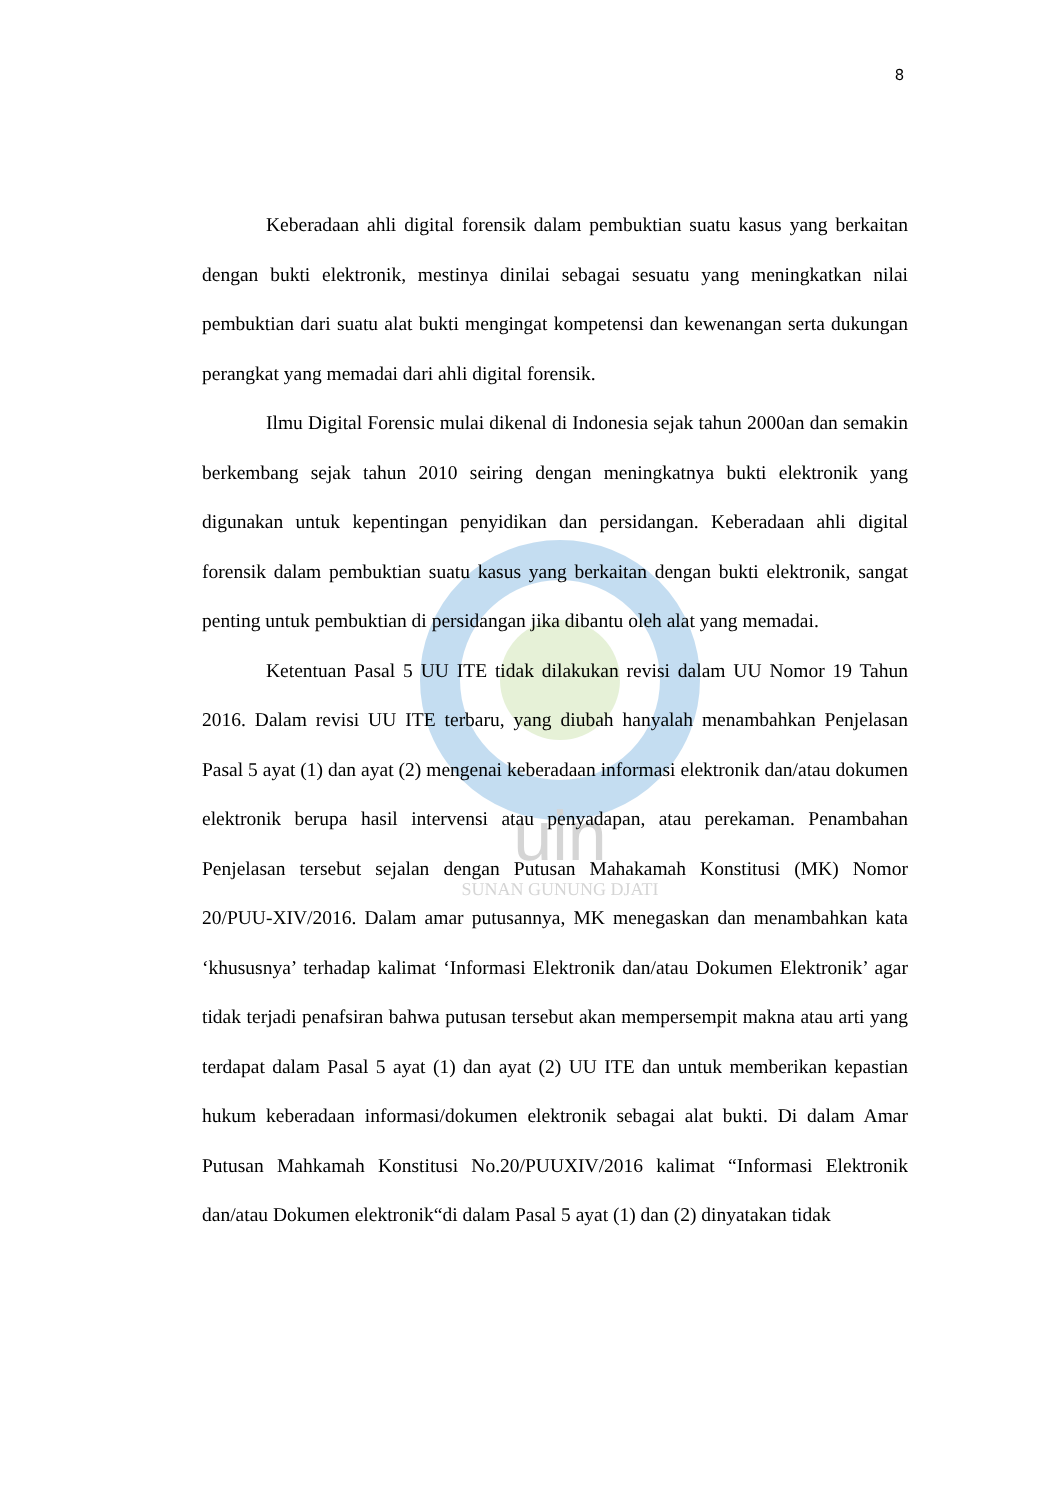uin
SUNAN GUNUNG DJATI
8
Keberadaan ahli digital forensik dalam pembuktian suatu kasus yang berkaitan dengan bukti elektronik, mestinya dinilai sebagai sesuatu yang meningkatkan nilai pembuktian dari suatu alat bukti mengingat kompetensi dan kewenangan serta dukungan perangkat yang memadai dari ahli digital forensik.
Ilmu Digital Forensic mulai dikenal di Indonesia sejak tahun 2000an dan semakin berkembang sejak tahun 2010 seiring dengan meningkatnya bukti elektronik yang digunakan untuk kepentingan penyidikan dan persidangan. Keberadaan ahli digital forensik dalam pembuktian suatu kasus yang berkaitan dengan bukti elektronik, sangat penting untuk pembuktian di persidangan jika dibantu oleh alat yang memadai.
Ketentuan Pasal 5 UU ITE tidak dilakukan revisi dalam UU Nomor 19 Tahun 2016. Dalam revisi UU ITE terbaru, yang diubah hanyalah menambahkan Penjelasan Pasal 5 ayat (1) dan ayat (2) mengenai keberadaan informasi elektronik dan/atau dokumen elektronik berupa hasil intervensi atau penyadapan, atau perekaman. Penambahan Penjelasan tersebut sejalan dengan Putusan Mahakamah Konstitusi (MK) Nomor 20/PUU-XIV/2016. Dalam amar putusannya, MK menegaskan dan menambahkan kata ‘khususnya’ terhadap kalimat ‘Informasi Elektronik dan/atau Dokumen Elektronik’ agar tidak terjadi penafsiran bahwa putusan tersebut akan mempersempit makna atau arti yang terdapat dalam Pasal 5 ayat (1) dan ayat (2) UU ITE dan untuk memberikan kepastian hukum keberadaan informasi/dokumen elektronik sebagai alat bukti. Di dalam Amar Putusan Mahkamah Konstitusi No.20/PUUXIV/2016 kalimat “Informasi Elektronik dan/atau Dokumen elektronik“di dalam Pasal 5 ayat (1) dan (2) dinyatakan tidak